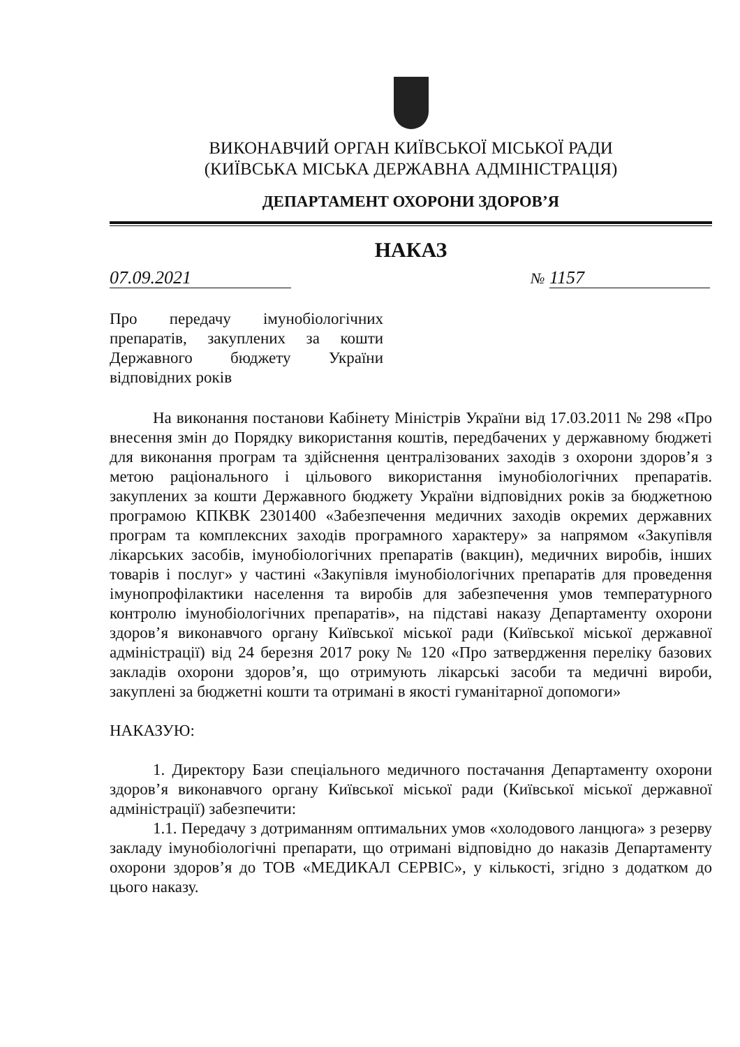ВИКОНАВЧИЙ ОРГАН КИЇВСЬКОЇ МІСЬКОЇ РАДИ
(КИЇВСЬКА МІСЬКА ДЕРЖАВНА АДМІНІСТРАЦІЯ)
ДЕПАРТАМЕНТ ОХОРОНИ ЗДОРОВ’Я
НАКАЗ
07.09.2021
№ 1157
Про передачу імунобіологічних препаратів, закуплених за кошти Державного бюджету України відповідних років
На виконання постанови Кабінету Міністрів України від 17.03.2011 № 298 «Про внесення змін до Порядку використання коштів, передбачених у державному бюджеті для виконання програм та здійснення централізованих заходів з охорони здоров’я з метою раціонального і цільового використання імунобіологічних препаратів. закуплених за кошти Державного бюджету України відповідних років за бюджетною програмою КПКВК 2301400 «Забезпечення медичних заходів окремих державних програм та комплексних заходів програмного характеру» за напрямом «Закупівля лікарських засобів, імунобіологічних препаратів (вакцин), медичних виробів, інших товарів і послуг» у частині «Закупівля імунобіологічних препаратів для проведення імунопрофілактики населення та виробів для забезпечення умов температурного контролю імунобіологічних препаратів», на підставі наказу Департаменту охорони здоров’я виконавчого органу Київської міської ради (Київської міської державної адміністрації) від 24 березня 2017 року № 120 «Про затвердження переліку базових закладів охорони здоров’я, що отримують лікарські засоби та медичні вироби, закуплені за бюджетні кошти та отримані в якості гуманітарної допомоги»
НАКАЗУЮ:
1. Директору Бази спеціального медичного постачання Департаменту охорони здоров’я виконавчого органу Київської міської ради (Київської міської державної адміністрації) забезпечити:
1.1. Передачу з дотриманням оптимальних умов «холодового ланцюга» з резерву закладу імунобіологічні препарати, що отримані відповідно до наказів Департаменту охорони здоров’я до ТОВ «МЕДИКАЛ СЕРВІС», у кількості, згідно з додатком до цього наказу.